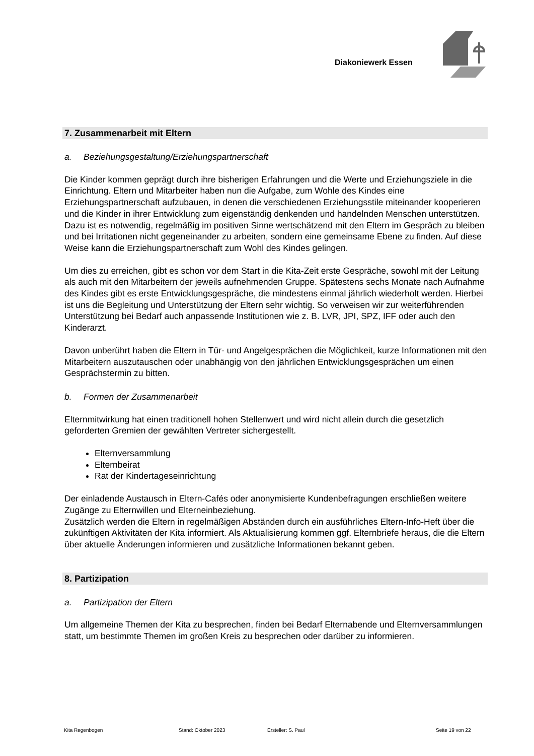Diakoniewerk Essen
7. Zusammenarbeit mit Eltern
a. Beziehungsgestaltung/Erziehungspartnerschaft
Die Kinder kommen geprägt durch ihre bisherigen Erfahrungen und die Werte und Erziehungsziele in die Einrichtung. Eltern und Mitarbeiter haben nun die Aufgabe, zum Wohle des Kindes eine Erziehungspartnerschaft aufzubauen, in denen die verschiedenen Erziehungsstile miteinander kooperieren und die Kinder in ihrer Entwicklung zum eigenständig denkenden und handelnden Menschen unterstützen. Dazu ist es notwendig, regelmäßig im positiven Sinne wertschätzend mit den Eltern im Gespräch zu bleiben und bei Irritationen nicht gegeneinander zu arbeiten, sondern eine gemeinsame Ebene zu finden. Auf diese Weise kann die Erziehungspartnerschaft zum Wohl des Kindes gelingen.
Um dies zu erreichen, gibt es schon vor dem Start in die Kita-Zeit erste Gespräche, sowohl mit der Leitung als auch mit den Mitarbeitern der jeweils aufnehmenden Gruppe. Spätestens sechs Monate nach Aufnahme des Kindes gibt es erste Entwicklungsgespräche, die mindestens einmal jährlich wiederholt werden. Hierbei ist uns die Begleitung und Unterstützung der Eltern sehr wichtig. So verweisen wir zur weiterführenden Unterstützung bei Bedarf auch anpassende Institutionen wie z. B. LVR, JPI, SPZ, IFF oder auch den Kinderarzt.
Davon unberührt haben die Eltern in Tür- und Angelgesprächen die Möglichkeit, kurze Informationen mit den Mitarbeitern auszutauschen oder unabhängig von den jährlichen Entwicklungsgesprächen um einen Gesprächstermin zu bitten.
b. Formen der Zusammenarbeit
Elternmitwirkung hat einen traditionell hohen Stellenwert und wird nicht allein durch die gesetzlich geforderten Gremien der gewählten Vertreter sichergestellt.
Elternversammlung
Elternbeirat
Rat der Kindertageseinrichtung
Der einladende Austausch in Eltern-Cafés oder anonymisierte Kundenbefragungen erschließen weitere Zugänge zu Elternwillen und Elterneinbeziehung.
Zusätzlich werden die Eltern in regelmäßigen Abständen durch ein ausführliches Eltern-Info-Heft über die zukünftigen Aktivitäten der Kita informiert. Als Aktualisierung kommen ggf. Elternbriefe heraus, die die Eltern über aktuelle Änderungen informieren und zusätzliche Informationen bekannt geben.
8. Partizipation
a. Partizipation der Eltern
Um allgemeine Themen der Kita zu besprechen, finden bei Bedarf Elternabende und Elternversammlungen statt, um bestimmte Themen im großen Kreis zu besprechen oder darüber zu informieren.
Kita Regenbogen Stand: Oktober 2023 Ersteller: S. Paul Seite 19 von 22